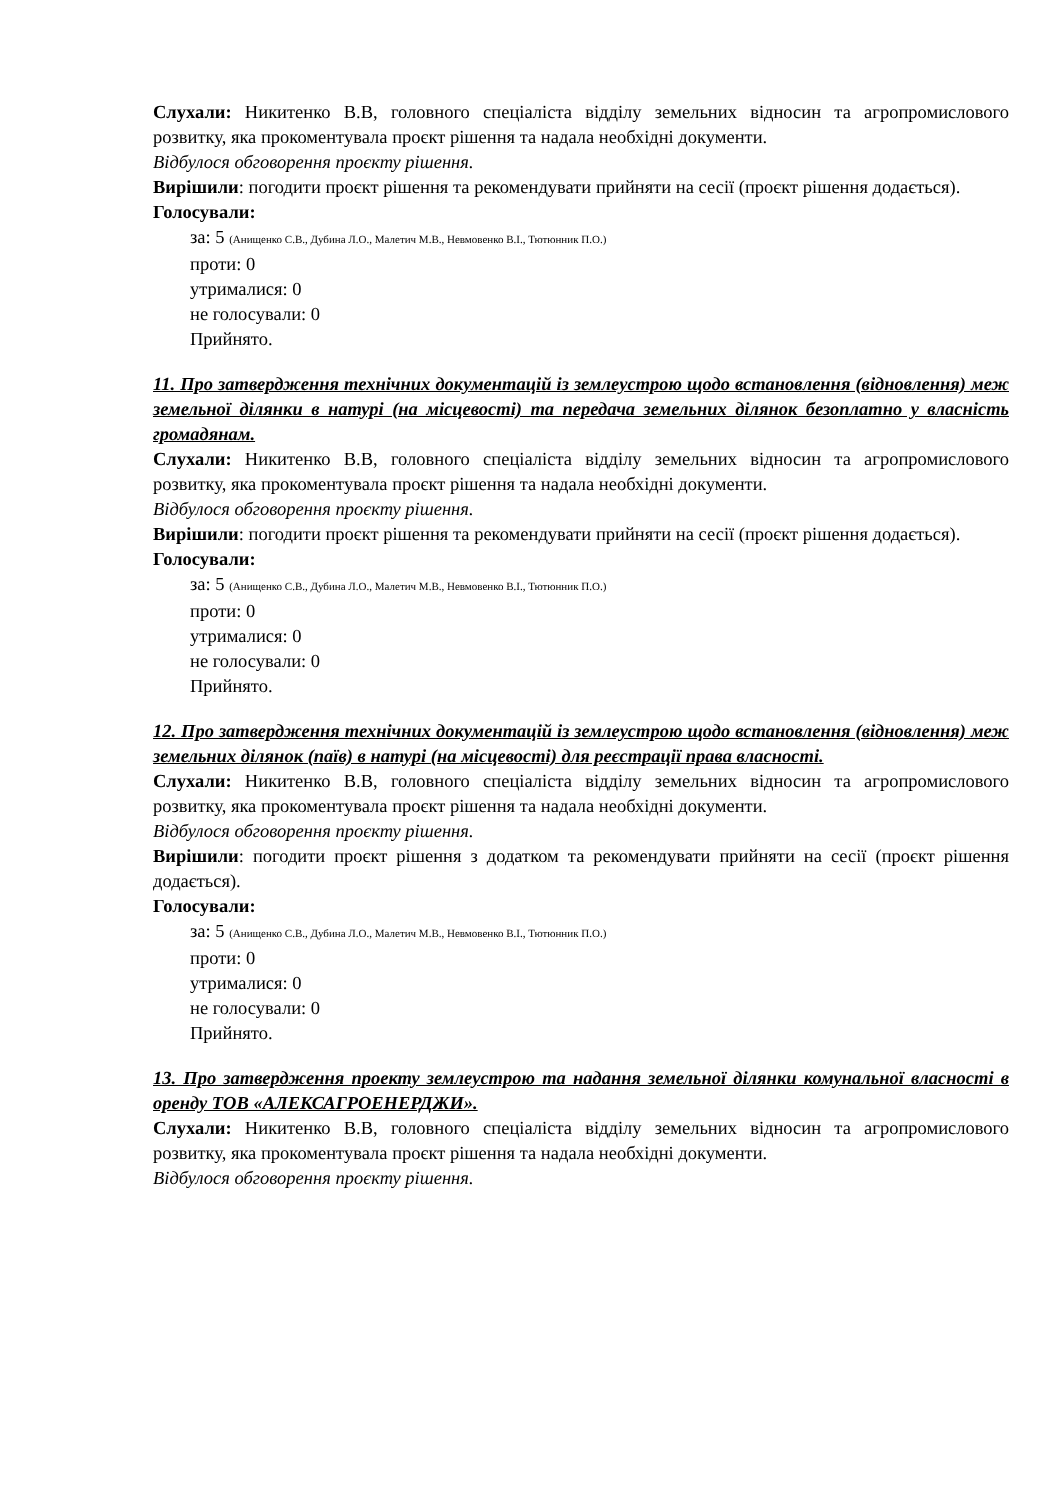Слухали: Никитенко В.В, головного спеціаліста відділу земельних відносин та агропромислового розвитку, яка прокоментувала проєкт рішення та надала необхідні документи.
Відбулося обговорення проєкту рішення.
Вирішили: погодити проєкт рішення та рекомендувати прийняти на сесії (проєкт рішення додається).
Голосували:
за: 5 (Анищенко С.В., Дубина Л.О., Малетич М.В., Невмовенко В.І., Тютюнник П.О.)
проти: 0
утрималися: 0
не голосували: 0
Прийнято.
11. Про затвердження технічних документацій із землеустрою щодо встановлення (відновлення) меж земельної ділянки в натурі (на місцевості) та передача земельних ділянок безоплатно у власність громадянам.
Слухали: Никитенко В.В, головного спеціаліста відділу земельних відносин та агропромислового розвитку, яка прокоментувала проєкт рішення та надала необхідні документи.
Відбулося обговорення проєкту рішення.
Вирішили: погодити проєкт рішення та рекомендувати прийняти на сесії (проєкт рішення додається).
Голосували:
за: 5 (Анищенко С.В., Дубина Л.О., Малетич М.В., Невмовенко В.І., Тютюнник П.О.)
проти: 0
утрималися: 0
не голосували: 0
Прийнято.
12. Про затвердження технічних документацій із землеустрою щодо встановлення (відновлення) меж земельних ділянок (паїв) в натурі (на місцевості) для реєстрації права власності.
Слухали: Никитенко В.В, головного спеціаліста відділу земельних відносин та агропромислового розвитку, яка прокоментувала проєкт рішення та надала необхідні документи.
Відбулося обговорення проєкту рішення.
Вирішили: погодити проєкт рішення з додатком та рекомендувати прийняти на сесії (проєкт рішення додається).
Голосували:
за: 5 (Анищенко С.В., Дубина Л.О., Малетич М.В., Невмовенко В.І., Тютюнник П.О.)
проти: 0
утрималися: 0
не голосували: 0
Прийнято.
13. Про затвердження проекту землеустрою та надання земельної ділянки комунальної власності в оренду ТОВ «АЛЕКСАГРОЕНЕРДЖИ».
Слухали: Никитенко В.В, головного спеціаліста відділу земельних відносин та агропромислового розвитку, яка прокоментувала проєкт рішення та надала необхідні документи.
Відбулося обговорення проєкту рішення.